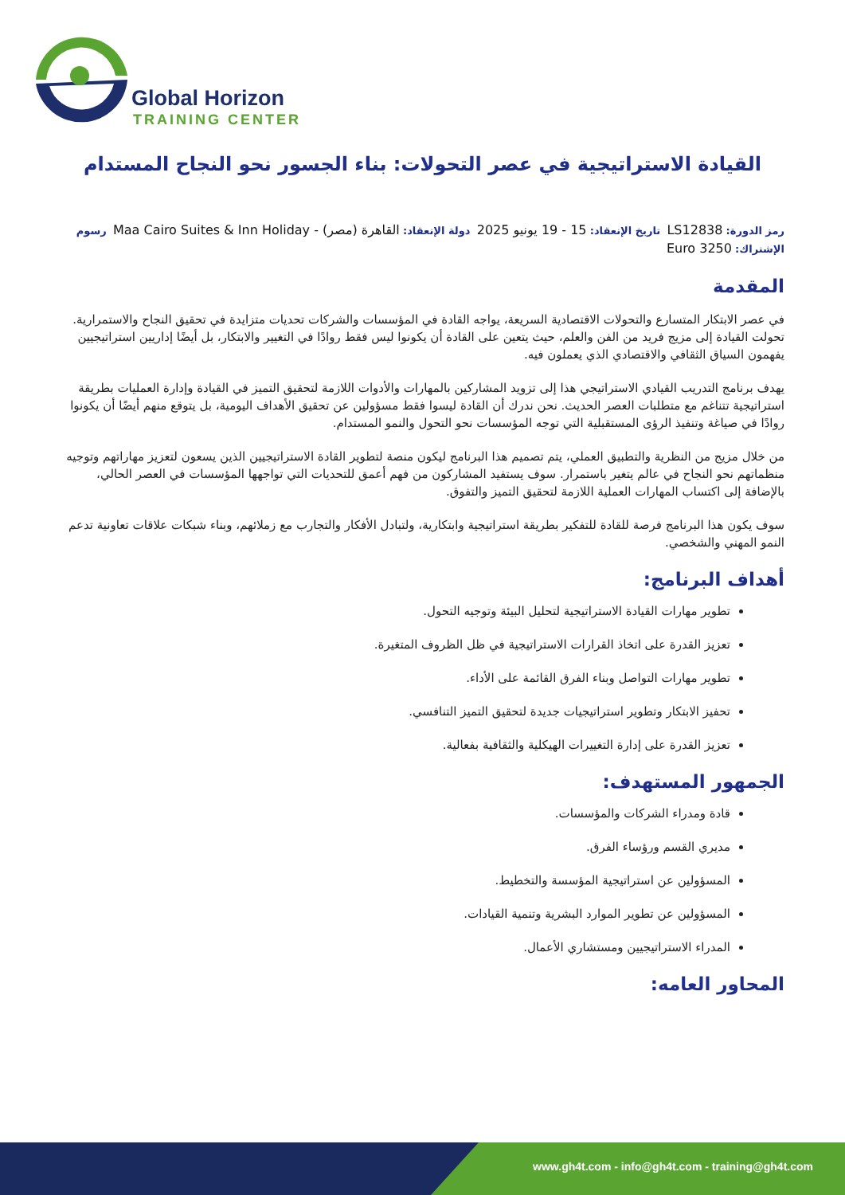Global Horizon
TRAINING CENTER
القيادة الاستراتيجية في عصر التحولات: بناء الجسور نحو النجاح المستدام
رمز الدورة: LS12838 تاريخ الإنعقاد: 15 - 19 يونيو 2025 دولة الإنعقاد: القاهرة (مصر) - Maa Cairo Suites & Inn Holiday رسوم الإشتراك: 3250 Euro
المقدمة
في عصر الابتكار المتسارع والتحولات الاقتصادية السريعة، يواجه القادة في المؤسسات والشركات تحديات متزايدة في تحقيق النجاح والاستمرارية. تحولت القيادة إلى مزيج فريد من الفن والعلم، حيث يتعين على القادة أن يكونوا ليس فقط روادًا في التغيير والابتكار، بل أيضًا إداريين استراتيجيين يفهمون السياق الثقافي والاقتصادي الذي يعملون فيه.
يهدف برنامج التدريب القيادي الاستراتيجي هذا إلى تزويد المشاركين بالمهارات والأدوات اللازمة لتحقيق التميز في القيادة وإدارة العمليات بطريقة استراتيجية تتناغم مع متطلبات العصر الحديث. نحن ندرك أن القادة ليسوا فقط مسؤولين عن تحقيق الأهداف اليومية، بل يتوقع منهم أيضًا أن يكونوا روادًا في صياغة وتنفيذ الرؤى المستقبلية التي توجه المؤسسات نحو التحول والنمو المستدام.
من خلال مزيج من النظرية والتطبيق العملي، يتم تصميم هذا البرنامج ليكون منصة لتطوير القادة الاستراتيجيين الذين يسعون لتعزيز مهاراتهم وتوجيه منظماتهم نحو النجاح في عالم يتغير باستمرار. سوف يستفيد المشاركون من فهم أعمق للتحديات التي تواجهها المؤسسات في العصر الحالي، بالإضافة إلى اكتساب المهارات العملية اللازمة لتحقيق التميز والتفوق.
سوف يكون هذا البرنامج فرصة للقادة للتفكير بطريقة استراتيجية وابتكارية، ولتبادل الأفكار والتجارب مع زملائهم، وبناء شبكات علاقات تعاونية تدعم النمو المهني والشخصي.
أهداف البرنامج:
تطوير مهارات القيادة الاستراتيجية لتحليل البيئة وتوجيه التحول.
تعزيز القدرة على اتخاذ القرارات الاستراتيجية في ظل الظروف المتغيرة.
تطوير مهارات التواصل وبناء الفرق القائمة على الأداء.
تحفيز الابتكار وتطوير استراتيجيات جديدة لتحقيق التميز التنافسي.
تعزيز القدرة على إدارة التغييرات الهيكلية والثقافية بفعالية.
الجمهور المستهدف:
قادة ومدراء الشركات والمؤسسات.
مديري القسم ورؤساء الفرق.
المسؤولين عن استراتيجية المؤسسة والتخطيط.
المسؤولين عن تطوير الموارد البشرية وتنمية القيادات.
المدراء الاستراتيجيين ومستشاري الأعمال.
المحاور العامه:
www.gh4t.com - info@gh4t.com - training@gh4t.com